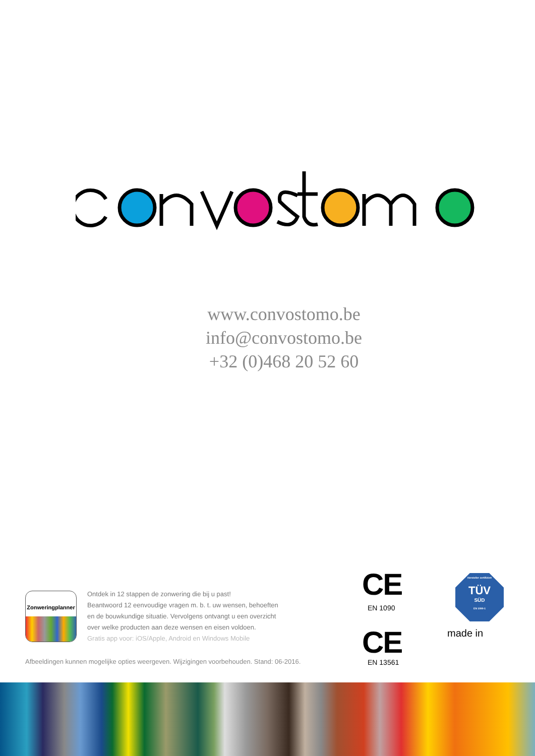www.convostomo.be
info@convostomo.be
+32 (0)468 20 52 60
Zonweringplanner
Ontdek in 12 stappen de zonwering die bij u past!
Beantwoord 12 eenvoudige vragen m. b. t. uw wensen, behoeften
en de bouwkundige situatie. Vervolgens ontvangt u een overzicht
over welke producten aan deze wensen en eisen voldoen.
Gratis app voor: iOS/Apple, Android en Windows Mobile
Afbeeldingen kunnen mogelijke opties weergeven. Wijzigingen voorbehouden. Stand: 06-2016.
CE
EN 1090
CE
EN 13561
Hersteller zertifiziert
TÜV
SÜD
EN 1090-1
made in